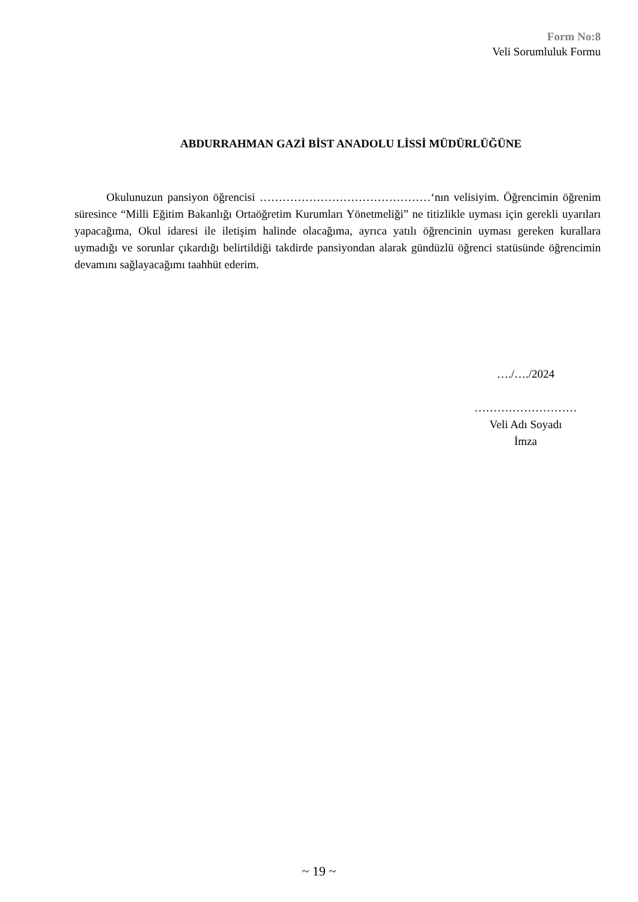Form No:8
Veli Sorumluluk Formu
ABDURRAHMAN GAZİ BİST ANADOLU LİSSİ MÜDÜRLÜĞÜNE
Okulunuzun pansiyon öğrencisi ………………………………………‘nın velisiyim. Öğrencimin öğrenim süresince “Milli Eğitim Bakanlığı Ortaöğretim Kurumları Yönetmeliği” ne titizlikle uyması için gerekli uyarıları yapacağıma, Okul idaresi ile iletişim halinde olacağıma, ayrıca yatılı öğrencinin uyması gereken kurallara uymadığı ve sorunlar çıkardığı belirtildiği takdirde pansiyondan alarak gündüzlü öğrenci statüsünde öğrencimin devamını sağlayacağımı taahhüt ederim.
…./…./2024
………………………
Veli Adı Soyadı
İmza
~ 19 ~